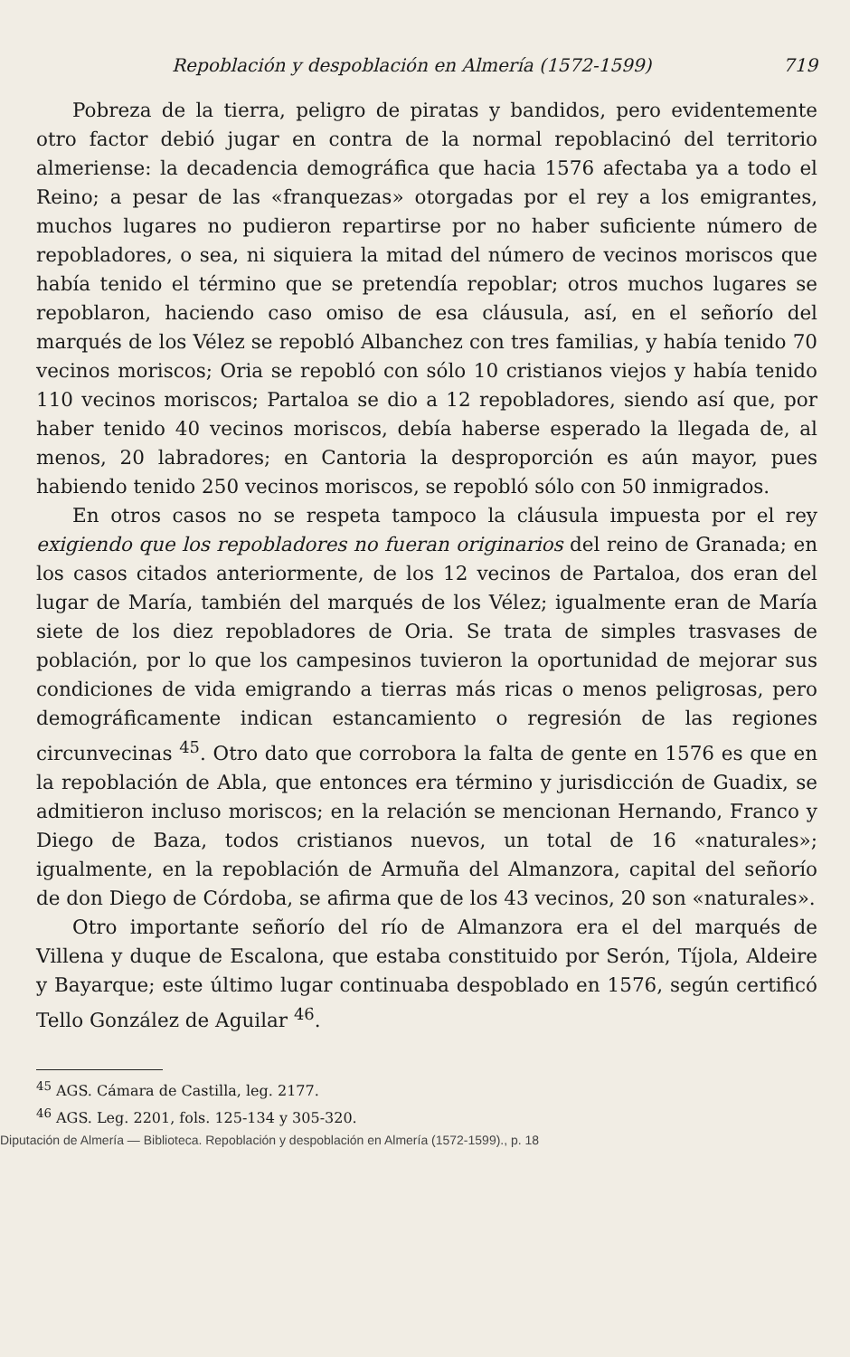Repoblación y despoblación en Almería (1572-1599) 719
Pobreza de la tierra, peligro de piratas y bandidos, pero evidentemente otro factor debió jugar en contra de la normal repoblacinó del territorio almeriense: la decadencia demográfica que hacia 1576 afectaba ya a todo el Reino; a pesar de las «franquezas» otorgadas por el rey a los emigrantes, muchos lugares no pudieron repartirse por no haber suficiente número de repobladores, o sea, ni siquiera la mitad del número de vecinos moriscos que había tenido el término que se pretendía repoblar; otros muchos lugares se repoblaron, haciendo caso omiso de esa cláusula, así, en el señorío del marqués de los Vélez se repobló Albanchez con tres familias, y había tenido 70 vecinos moriscos; Oria se repobló con sólo 10 cristianos viejos y había tenido 110 vecinos moriscos; Partaloa se dio a 12 repobladores, siendo así que, por haber tenido 40 vecinos moriscos, debía haberse esperado la llegada de, al menos, 20 labradores; en Cantoria la desproporción es aún mayor, pues habiendo tenido 250 vecinos moriscos, se repobló sólo con 50 inmigrados.
En otros casos no se respeta tampoco la cláusula impuesta por el rey exigiendo que los repobladores no fueran originarios del reino de Granada; en los casos citados anteriormente, de los 12 vecinos de Partaloa, dos eran del lugar de María, también del marqués de los Vélez; igualmente eran de María siete de los diez repobladores de Oria. Se trata de simples trasvases de población, por lo que los campesinos tuvieron la oportunidad de mejorar sus condiciones de vida emigrando a tierras más ricas o menos peligrosas, pero demográficamente indican estancamiento o regresión de las regiones circunvecinas <sup>45</sup>. Otro dato que corrobora la falta de gente en 1576 es que en la repoblación de Abla, que entonces era término y jurisdicción de Guadix, se admitieron incluso moriscos; en la relación se mencionan Hernando, Franco y Diego de Baza, todos cristianos nuevos, un total de 16 «naturales»; igualmente, en la repoblación de Armuña del Almanzora, capital del señorío de don Diego de Córdoba, se afirma que de los 43 vecinos, 20 son «naturales».
Otro importante señorío del río de Almanzora era el del marqués de Villena y duque de Escalona, que estaba constituido por Serón, Tíjola, Aldeire y Bayarque; este último lugar continuaba despoblado en 1576, según certificó Tello González de Aguilar <sup>46</sup>.
<sup>45</sup> AGS. Cámara de Castilla, leg. 2177.
<sup>46</sup> AGS. Leg. 2201, fols. 125-134 y 305-320.
Diputación de Almería — Biblioteca. Repoblación y despoblación en Almería (1572-1599)., p. 18